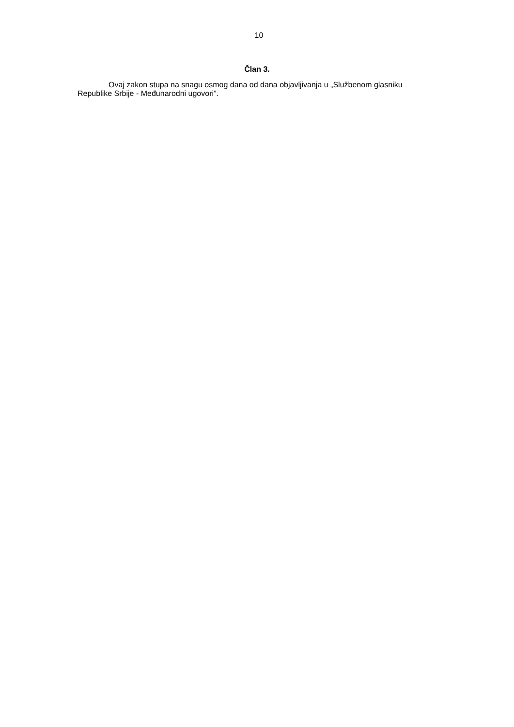10
Član 3.
Ovaj zakon stupa na snagu osmog dana od dana objavljivanja u „Službenom glasniku Republike Srbije - Međunarodni ugovori”.